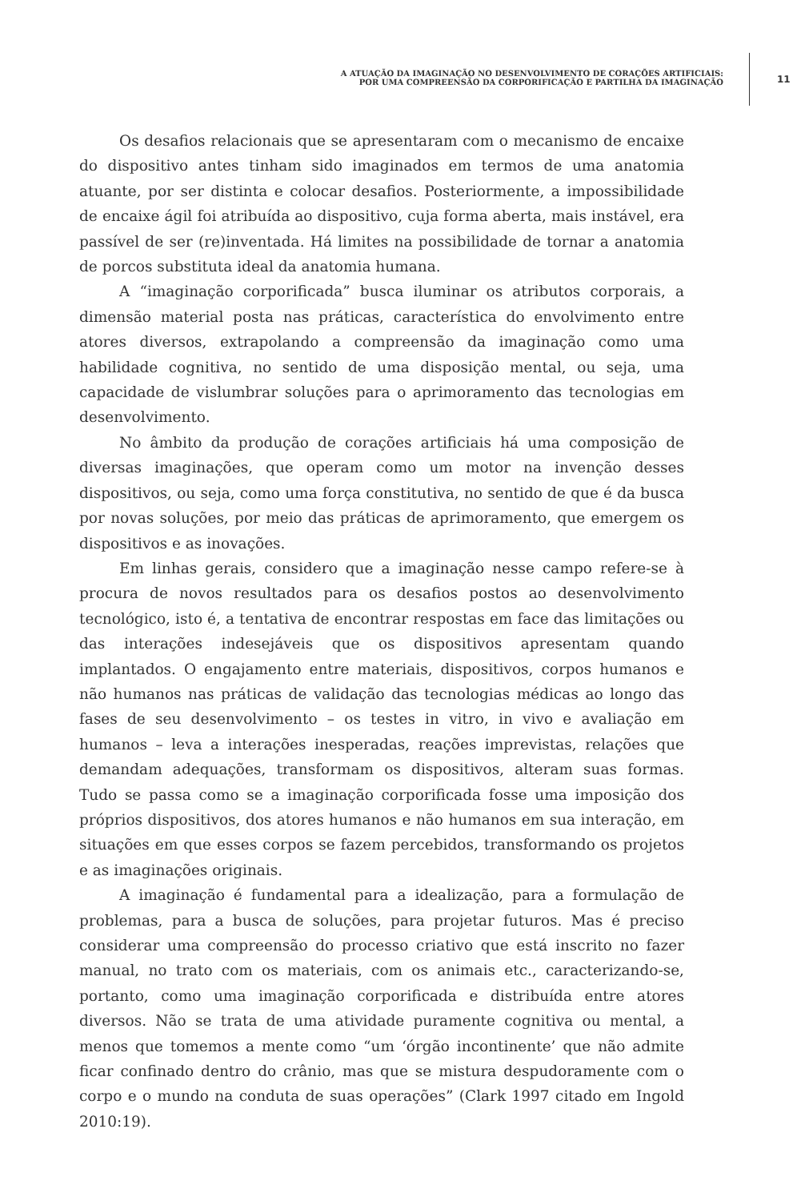A ATUAÇÃO DA IMAGINAÇÃO NO DESENVOLVIMENTO DE CORAÇÕES ARTIFICIAIS:
POR UMA COMPREENSÃO DA CORPORIFICAÇÃO E PARTILHA DA IMAGINAÇÃO
11
Os desafios relacionais que se apresentaram com o mecanismo de encaixe do dispositivo antes tinham sido imaginados em termos de uma anatomia atuante, por ser distinta e colocar desafios. Posteriormente, a impossibilidade de encaixe ágil foi atribuída ao dispositivo, cuja forma aberta, mais instável, era passível de ser (re)inventada. Há limites na possibilidade de tornar a anatomia de porcos substituta ideal da anatomia humana.
A “imaginação corporificada” busca iluminar os atributos corporais, a dimensão material posta nas práticas, característica do envolvimento entre atores diversos, extrapolando a compreensão da imaginação como uma habilidade cognitiva, no sentido de uma disposição mental, ou seja, uma capacidade de vislumbrar soluções para o aprimoramento das tecnologias em desenvolvimento.
No âmbito da produção de corações artificiais há uma composição de diversas imaginações, que operam como um motor na invenção desses dispositivos, ou seja, como uma força constitutiva, no sentido de que é da busca por novas soluções, por meio das práticas de aprimoramento, que emergem os dispositivos e as inovações.
Em linhas gerais, considero que a imaginação nesse campo refere-se à procura de novos resultados para os desafios postos ao desenvolvimento tecnológico, isto é, a tentativa de encontrar respostas em face das limitações ou das interações indesejáveis que os dispositivos apresentam quando implantados. O engajamento entre materiais, dispositivos, corpos humanos e não humanos nas práticas de validação das tecnologias médicas ao longo das fases de seu desenvolvimento – os testes in vitro, in vivo e avaliação em humanos – leva a interações inesperadas, reações imprevistas, relações que demandam adequações, transformam os dispositivos, alteram suas formas. Tudo se passa como se a imaginação corporificada fosse uma imposição dos próprios dispositivos, dos atores humanos e não humanos em sua interação, em situações em que esses corpos se fazem percebidos, transformando os projetos e as imaginações originais.
A imaginação é fundamental para a idealização, para a formulação de problemas, para a busca de soluções, para projetar futuros. Mas é preciso considerar uma compreensão do processo criativo que está inscrito no fazer manual, no trato com os materiais, com os animais etc., caracterizando-se, portanto, como uma imaginação corporificada e distribuída entre atores diversos. Não se trata de uma atividade puramente cognitiva ou mental, a menos que tomemos a mente como “um ‘órgão incontinente’ que não admite ficar confinado dentro do crânio, mas que se mistura despudoramente com o corpo e o mundo na conduta de suas operações” (Clark 1997 citado em Ingold 2010:19).